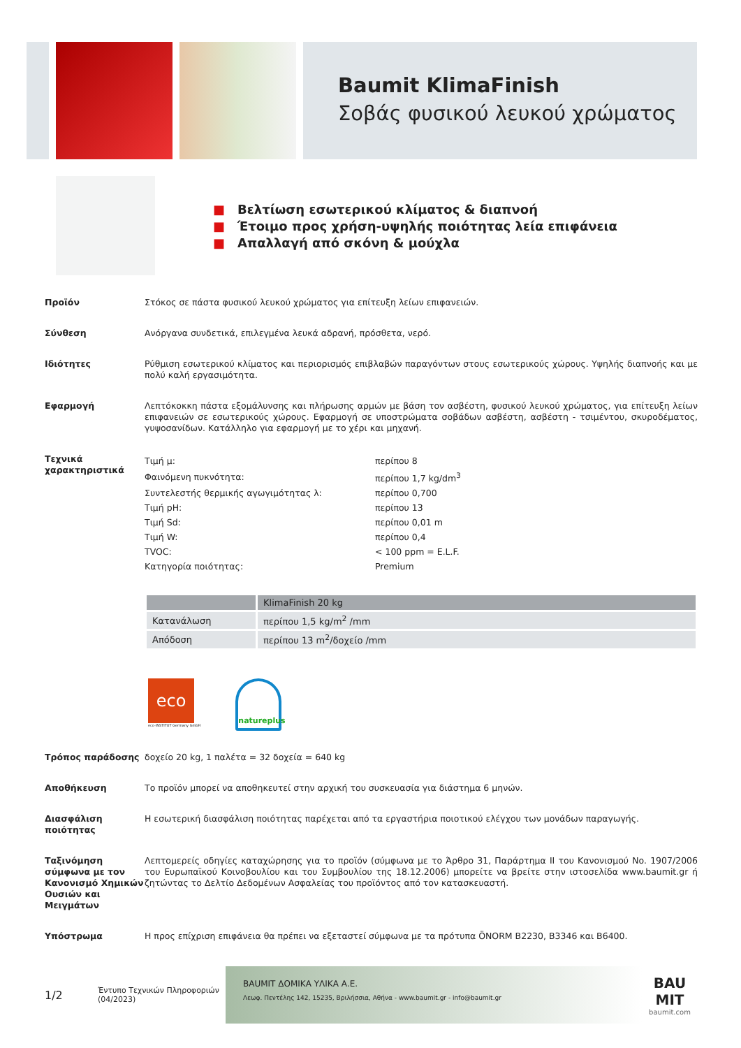Baumit KlimaFinish
Σοβάς φυσικού λευκού χρώματος
■ Βελτίωση εσωτερικού κλίματος & διαπνοή
■ Έτοιμο προς χρήση-υψηλής ποιότητας λεία επιφάνεια
■ Απαλλαγή από σκόνη & μούχλα
Προϊόν Στόκος σε πάστα φυσικού λευκού χρώματος για επίτευξη λείων επιφανειών.
Σύνθεση Ανόργανα συνδετικά, επιλεγμένα λευκά αδρανή, πρόσθετα, νερό.
Ιδιότητες Ρύθμιση εσωτερικού κλίματος και περιορισμός επιβλαβών παραγόντων στους εσωτερικούς χώρους. Υψηλής διαπνοής και με πολύ καλή εργασιμότητα.
Εφαρμογή Λεπτόκοκκη πάστα εξομάλυνσης και πλήρωσης αρμών με βάση τον ασβέστη, φυσικού λευκού χρώματος, για επίτευξη λείων επιφανειών σε εσωτερικούς χώρους. Εφαρμογή σε υποστρώματα σοβάδων ασβέστη, ασβέστη - τσιμέντου, σκυροδέματος, γυψοσανίδων. Κατάλληλο για εφαρμογή με το χέρι και μηχανή.
Τεχνικά χαρακτηριστικά
| Τιμή μ: | περίπου 8 |
| Φαινόμενη πυκνότητα: | περίπου 1,7 kg/dm<sup>3</sup> |
| Συντελεστής θερμικής αγωγιμότητας λ: | περίπου 0,700 |
| Τιμή pH: | περίπου 13 |
| Τιμή Sd: | περίπου 0,01 m |
| Τιμή W: | περίπου 0,4 |
| TVOC: | < 100 ppm = E.L.F. |
| Κατηγορία ποιότητας: | Premium |
| | KlimaFinish 20 kg |
| --- | --- |
| Κατανάλωση | περίπου 1,5 kg/m<sup>2</sup> /mm |
| Απόδοση | περίπου 13 m<sup>2</sup>/δοχείο /mm |
eco
eco-INSTITUT Germany GmbH
natureplus
Τρόπος παράδοσης δοχείο 20 kg, 1 παλέτα = 32 δοχεία = 640 kg
Αποθήκευση Το προϊόν μπορεί να αποθηκευτεί στην αρχική του συσκευασία για διάστημα 6 μηνών.
Διασφάλιση ποιότητας
Η εσωτερική διασφάλιση ποιότητας παρέχεται από τα εργαστήρια ποιοτικού ελέγχου των μονάδων παραγωγής.
Ταξινόμηση σύμφωνα με τον Κανονισμό Χημικών Ουσιών και Μειγμάτων
Λεπτομερείς οδηγίες καταχώρησης για το προϊόν (σύμφωνα με το Άρθρο 31, Παράρτημα II του Κανονισμού No. 1907/2006 του Ευρωπαϊκού Κοινοβουλίου και του Συμβουλίου της 18.12.2006) μπορείτε να βρείτε στην ιστοσελίδα www.baumit.gr ή ζητώντας το Δελτίο Δεδομένων Ασφαλείας του προϊόντος από τον κατασκευαστή.
Υπόστρωμα Η προς επίχριση επιφάνεια θα πρέπει να εξεταστεί σύμφωνα με τα πρότυπα ÖNORM B2230, B3346 και B6400.
1/2
Έντυπο Τεχνικών Πληροφοριών
(04/2023)
BAUMIT ΔΟΜΙΚΑ ΥΛΙΚΑ Α.Ε.
Λεωφ. Πεντέλης 142, 15235, Βριλήσσια, Αθήνα - www.baumit.gr - info@baumit.gr
BAU
MIT
baumit.com